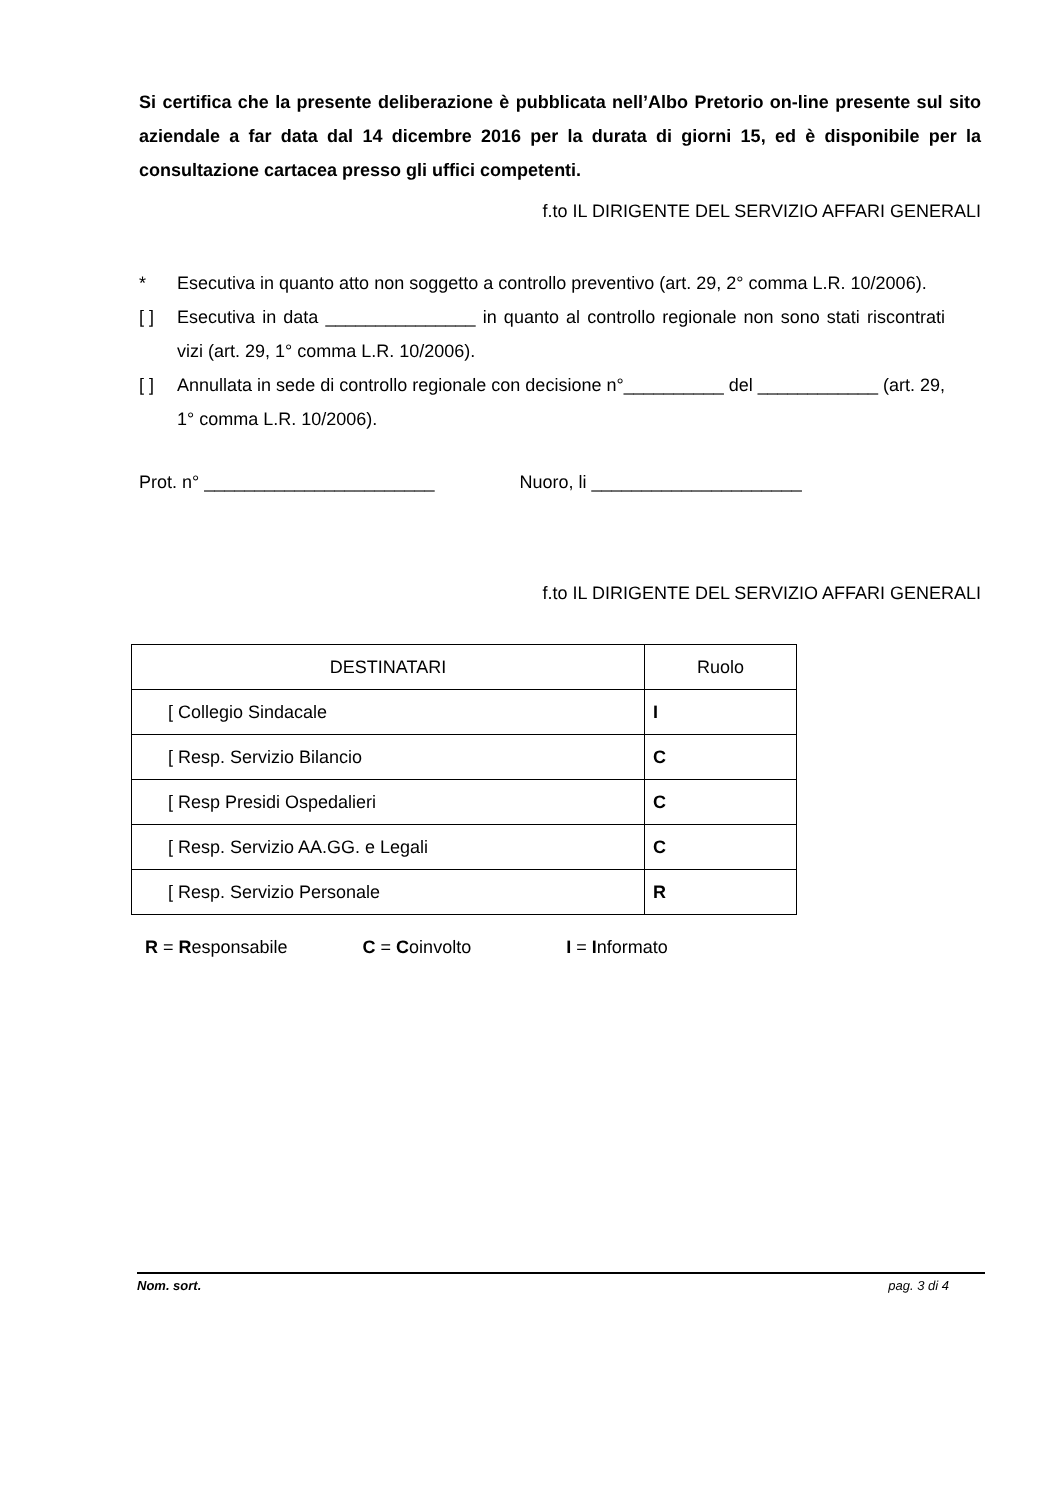Si certifica che la presente deliberazione è pubblicata nell’Albo Pretorio on-line presente sul sito aziendale a far data dal 14 dicembre 2016 per la durata di giorni 15, ed è disponibile per la consultazione cartacea presso gli uffici competenti.
f.to IL DIRIGENTE DEL SERVIZIO AFFARI GENERALI
* Esecutiva in quanto atto non soggetto a controllo preventivo (art. 29, 2° comma L.R. 10/2006).
[ ] Esecutiva in data _______________ in quanto al controllo regionale non sono stati riscontrati vizi (art. 29, 1° comma L.R. 10/2006).
[ ] Annullata in sede di controllo regionale con decisione n°__________ del ____________ (art. 29, 1° comma L.R. 10/2006).
Prot. n° _______________________ Nuoro, li _____________________
f.to IL DIRIGENTE DEL SERVIZIO AFFARI GENERALI
| DESTINATARI | Ruolo |
| [ Collegio Sindacale | I |
| [ Resp. Servizio Bilancio | C |
| [ Resp Presidi Ospedalieri | C |
| [ Resp. Servizio AA.GG. e Legali | C |
| [ Resp. Servizio Personale | R |
R = Responsabile C = Coinvolto I = Informato
Nom. sort. pag. 3 di 4